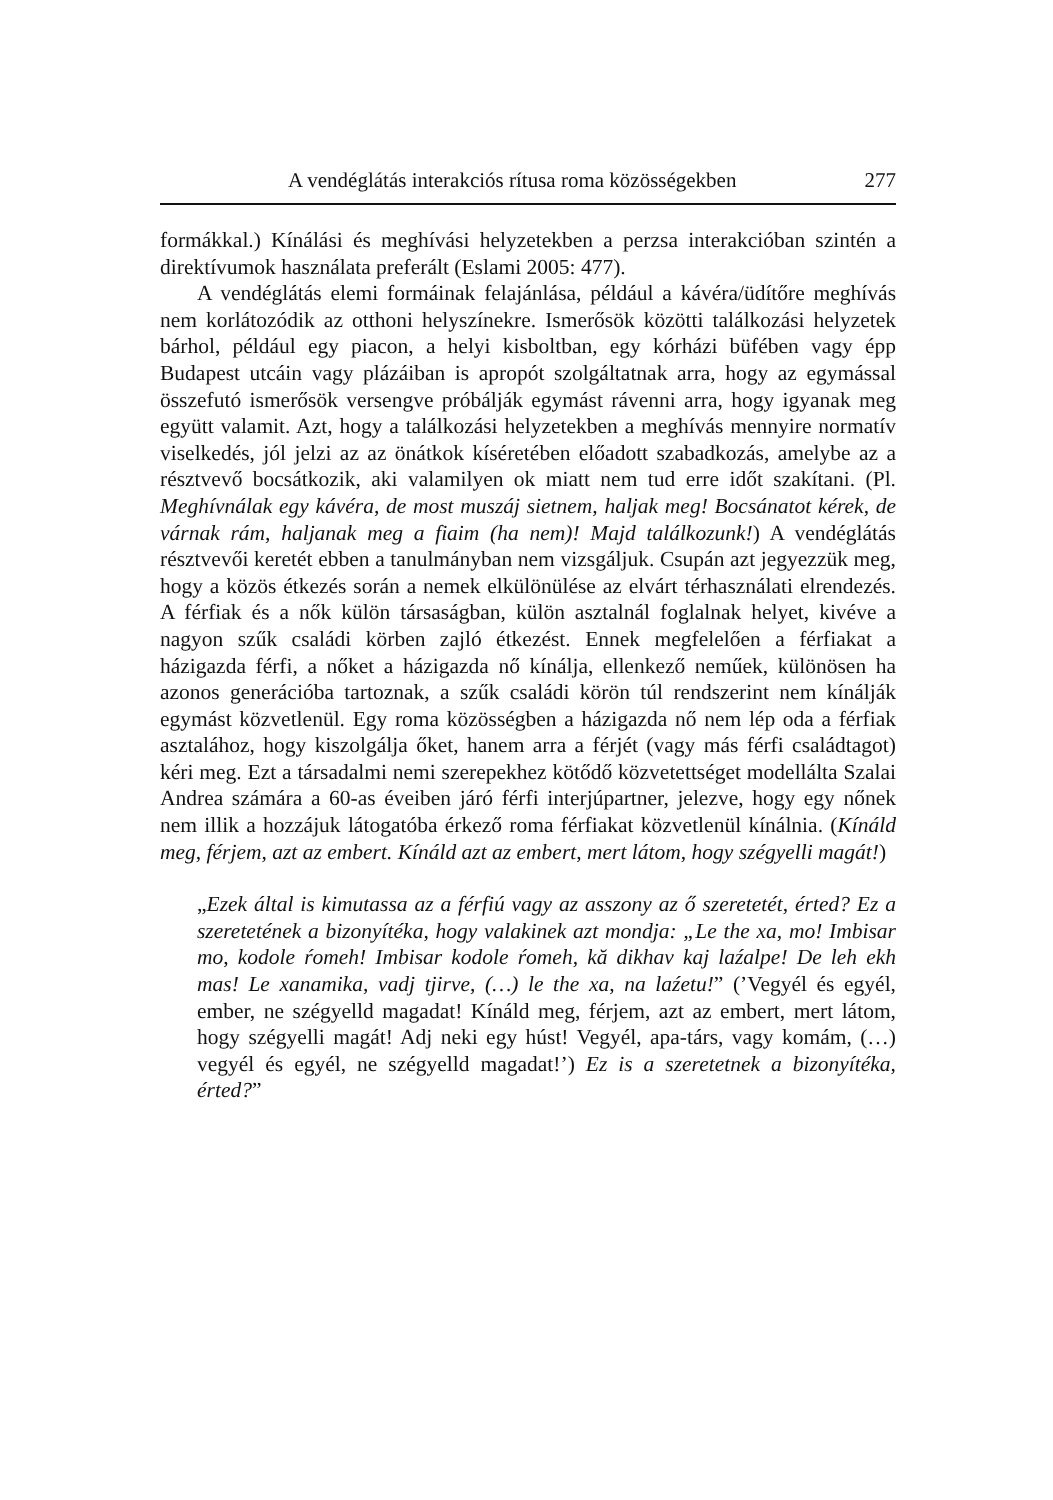A vendéglátás interakciós rítusa roma közösségekben 277
formákkal.) Kínálási és meghívási helyzetekben a perzsa interakcióban szintén a direktívumok használata preferált (Eslami 2005: 477).
A vendéglátás elemi formáinak felajánlása, például a kávéra/üdítőre meghívás nem korlátozódik az otthoni helyszínekre. Ismerősök közötti találkozási helyzetek bárhol, például egy piacon, a helyi kisboltban, egy kórházi büfében vagy épp Budapest utcáin vagy plázáiban is apropót szolgáltatnak arra, hogy az egymással összefutó ismerősök versengve próbálják egymást rávenni arra, hogy igyanak meg együtt valamit. Azt, hogy a találkozási helyzetekben a meghívás mennyire normatív viselkedés, jól jelzi az az önátkok kíséretében előadott szabadkozás, amelybe az a résztvevő bocsátkozik, aki valamilyen ok miatt nem tud erre időt szakítani. (Pl. Meghívnálak egy kávéra, de most muszáj sietnem, haljak meg! Bocsánatot kérek, de várnak rám, haljanak meg a fiaim (ha nem)! Majd találkozunk!) A vendéglátás résztvevői keretét ebben a tanulmányban nem vizsgáljuk. Csupán azt jegyezzük meg, hogy a közös étkezés során a nemek elkülönülése az elvárt térhasználati elrendezés. A férfiak és a nők külön társaságban, külön asztalnál foglalnak helyet, kivéve a nagyon szűk családi körben zajló étkezést. Ennek megfelelően a férfiakat a házigazda férfi, a nőket a házigazda nő kínálja, ellenkező neműek, különösen ha azonos generációba tartoznak, a szűk családi körön túl rendszerint nem kínálják egymást közvetlenül. Egy roma közösségben a házigazda nő nem lép oda a férfiak asztalához, hogy kiszolgálja őket, hanem arra a férjét (vagy más férfi családtagot) kéri meg. Ezt a társadalmi nemi szerepekhez kötődő közvetettséget modellálta Szalai Andrea számára a 60-as éveiben járó férfi interjúpartner, jelezve, hogy egy nőnek nem illik a hozzájuk látogatóba érkező roma férfiakat közvetlenül kínálnia. (Kínáld meg, férjem, azt az embert. Kínáld azt az embert, mert látom, hogy szégyelli magát!)
„Ezek által is kimutassa az a férfiú vagy az asszony az ő szeretetét, érted? Ez a szeretetének a bizonyítéka, hogy valakinek azt mondja: „Le the xa, mo! Imbisar mo, kodole ŕomeh! Imbisar kodole ŕomeh, kă dikhav kaj laźalpe! De leh ekh mas! Le xanamika, vadj tjirve, (…) le the xa, na laźetu!” (’Vegyél és egyél, ember, ne szégyelld magadat! Kínáld meg, férjem, azt az embert, mert látom, hogy szégyelli magát! Adj neki egy húst! Vegyél, apa-társ, vagy komám, (…) vegyél és egyél, ne szégyelld magadat!’) Ez is a szeretetnek a bizonyítéka, érted?”